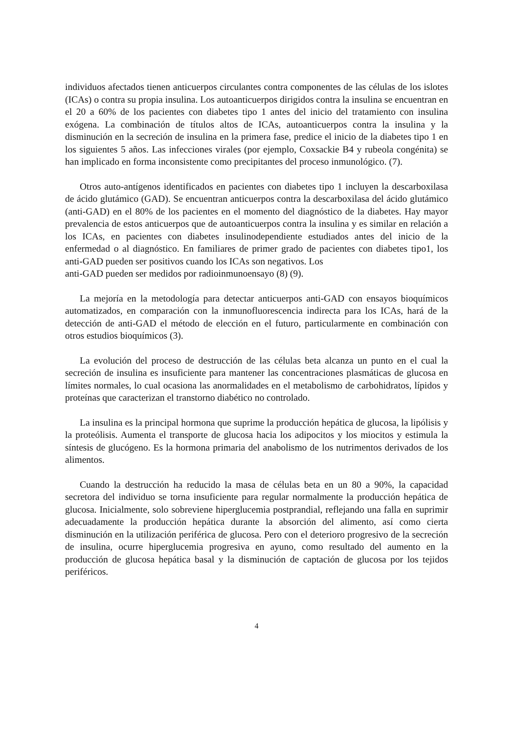individuos afectados tienen anticuerpos circulantes contra componentes de las células de los islotes (ICAs) o contra su propia insulina. Los autoanticuerpos dirigidos contra la insulina se encuentran en el 20 a 60% de los pacientes con diabetes tipo 1 antes del inicio del tratamiento con insulina exógena. La combinación de títulos altos de ICAs, autoanticuerpos contra la insulina y la disminución en la secreción de insulina en la primera fase, predice el inicio de la diabetes tipo 1 en los siguientes 5 años. Las infecciones virales (por ejemplo, Coxsackie B4 y rubeola congénita) se han implicado en forma inconsistente como precipitantes del proceso inmunológico. (7).
Otros auto-antígenos identificados en pacientes con diabetes tipo 1 incluyen la descarboxilasa de ácido glutámico (GAD). Se encuentran anticuerpos contra la descarboxilasa del ácido glutámico (anti-GAD) en el 80% de los pacientes en el momento del diagnóstico de la diabetes. Hay mayor prevalencia de estos anticuerpos que de autoanticuerpos contra la insulina y es similar en relación a los ICAs, en pacientes con diabetes insulinodependiente estudiados antes del inicio de la enfermedad o al diagnóstico. En familiares de primer grado de pacientes con diabetes tipo1, los anti-GAD pueden ser positivos cuando los ICAs son negativos. Los
anti-GAD pueden ser medidos por radioinmunoensayo (8) (9).
La mejoría en la metodología para detectar anticuerpos anti-GAD con ensayos bioquímicos automatizados, en comparación con la inmunofluorescencia indirecta para los ICAs, hará de la detección de anti-GAD el método de elección en el futuro, particularmente en combinación con otros estudios bioquímicos (3).
La evolución del proceso de destrucción de las células beta alcanza un punto en el cual la secreción de insulina es insuficiente para mantener las concentraciones plasmáticas de glucosa en límites normales, lo cual ocasiona las anormalidades en el metabolismo de carbohidratos, lípidos y proteínas que caracterizan el transtorno diabético no controlado.
La insulina es la principal hormona que suprime la producción hepática de glucosa, la lipólisis y la proteólisis. Aumenta el transporte de glucosa hacia los adipocitos y los miocitos y estimula la síntesis de glucógeno. Es la hormona primaria del anabolismo de los nutrimentos derivados de los alimentos.
Cuando la destrucción ha reducido la masa de células beta en un 80 a 90%, la capacidad secretora del individuo se torna insuficiente para regular normalmente la producción hepática de glucosa. Inicialmente, solo sobreviene hiperglucemia postprandial, reflejando una falla en suprimir adecuadamente la producción hepática durante la absorción del alimento, así como cierta disminución en la utilización periférica de glucosa. Pero con el deterioro progresivo de la secreción de insulina, ocurre hiperglucemia progresiva en ayuno, como resultado del aumento en la producción de glucosa hepática basal y la disminución de captación de glucosa por los tejidos periféricos.
4